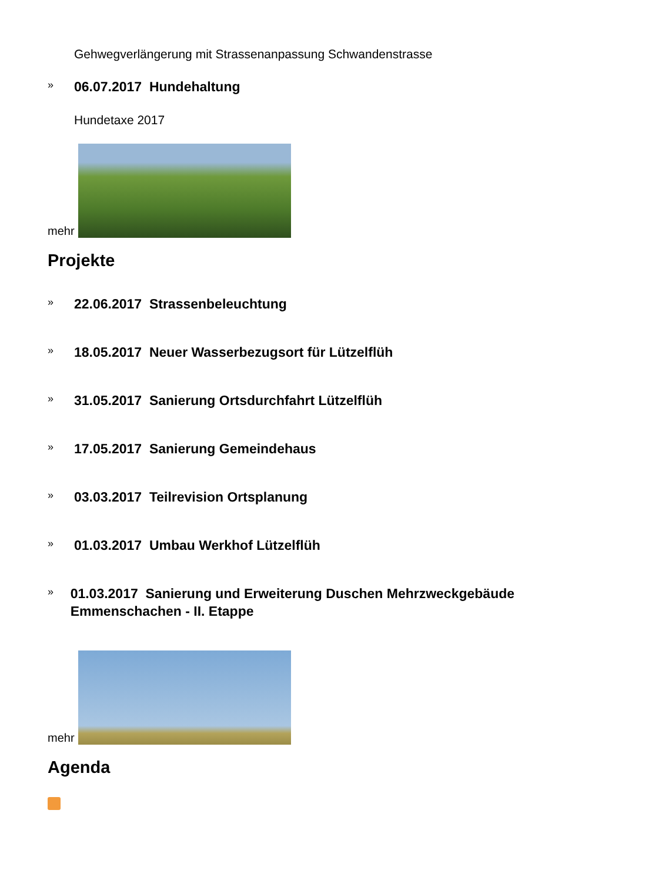Gehwegverlängerung mit Strassenanpassung Schwandenstrasse
» 06.07.2017 Hundehaltung
Hundetaxe 2017
mehr
Projekte
» 22.06.2017 Strassenbeleuchtung
» 18.05.2017 Neuer Wasserbezugsort für Lützelflüh
» 31.05.2017 Sanierung Ortsdurchfahrt Lützelflüh
» 17.05.2017 Sanierung Gemeindehaus
» 03.03.2017 Teilrevision Ortsplanung
» 01.03.2017 Umbau Werkhof Lützelflüh
» 01.03.2017 Sanierung und Erweiterung Duschen Mehrzweckgebäude Emmenschachen - II. Etappe
mehr
Agenda